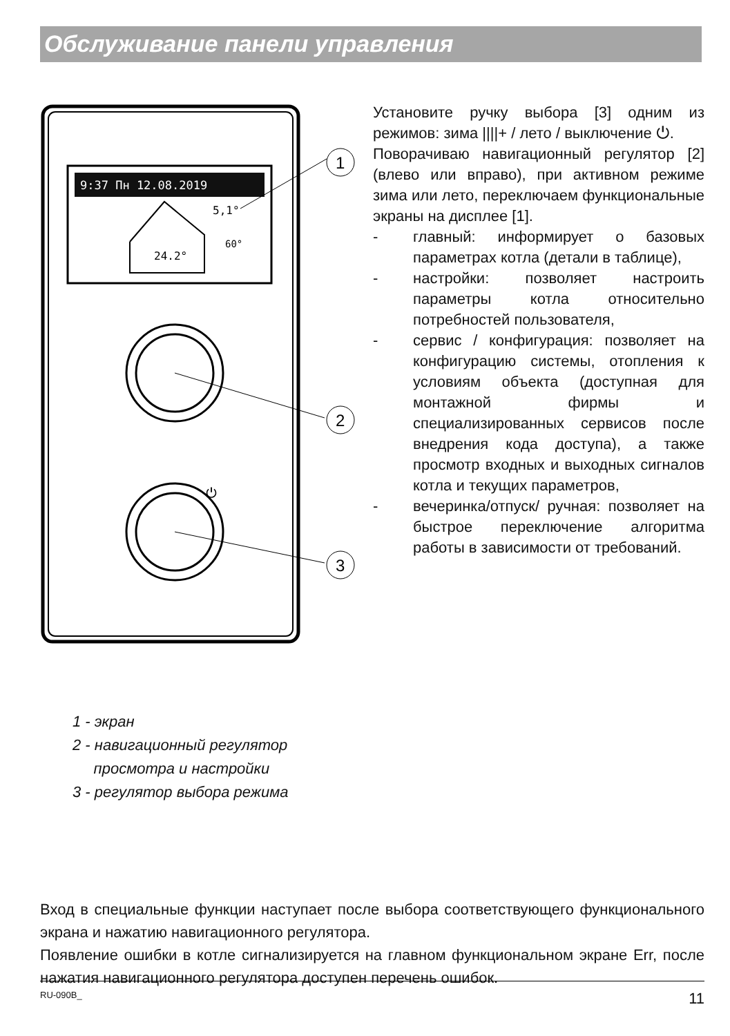Обслуживание панели управления
9:37 Пн 12.08.2019
5,1°
24.2°
60°
1
2
3
⏻
Установите ручку выбора [3] одним из режимов: зима ||||+ / лето / выключение ⏻.
Поворачиваю навигационный регулятор [2] (влево или вправо), при активном режиме зима или лето, переключаем функциональные экраны на дисплее [1].
- главный: информирует о базовых параметрах котла (детали в таблице),
- настройки: позволяет настроить параметры котла относительно потребностей пользователя,
- сервис / конфигурация: позволяет на конфигурацию системы, отопления к условиям объекта (доступная для монтажной фирмы и специализированных сервисов после внедрения кода доступа), а также просмотр входных и выходных сигналов котла и текущих параметров,
- вечеринка/отпуск/ ручная: позволяет на быстрое переключение алгоритма работы в зависимости от требований.
1 - экран
2 - навигационный регулятор
просмотра и настройки
3 - регулятор выбора режима
Вход в специальные функции наступает после выбора соответствующего функционального экрана и нажатию навигационного регулятора.
Появление ошибки в котле сигнализируется на главном функциональном экране Err, после нажатия навигационного регулятора доступен перечень ошибок.
RU-090B_ 11